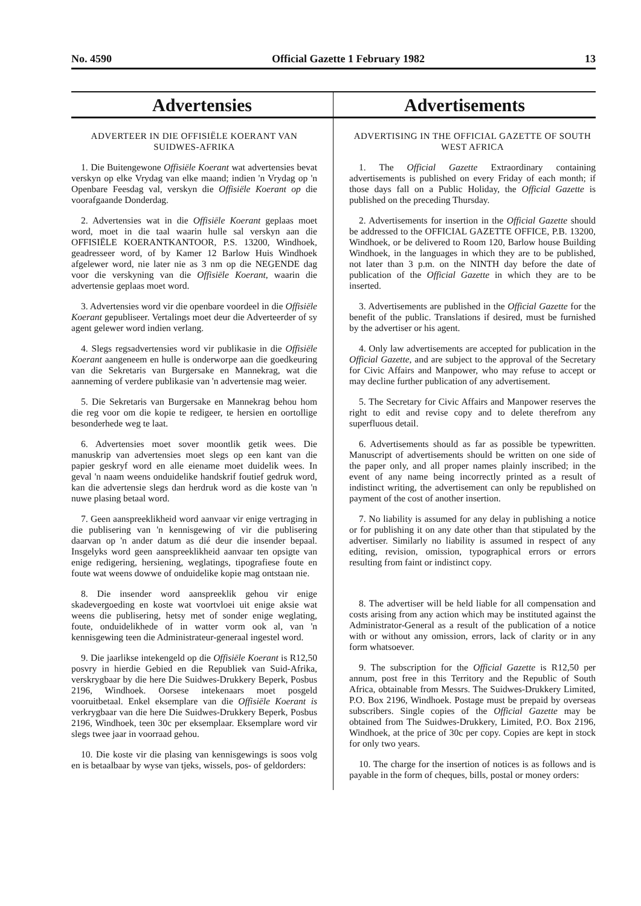No. 4590 Official Gazette 1 February 1982 13
Advertensies
ADVERTEER IN DIE OFFISIËLE KOERANT VAN SUIDWES-AFRIKA
1. Die Buitengewone Offisiële Koerant wat advertensies bevat verskyn op elke Vrydag van elke maand; indien 'n Vrydag op 'n Openbare Feesdag val, verskyn die Offisiële Koerant op die voorafgaande Donderdag.
2. Advertensies wat in die Offisiële Koerant geplaas moet word, moet in die taal waarin hulle sal verskyn aan die OFFISIËLE KOERANTKANTOOR, P.S. 13200, Windhoek, geadresseer word, of by Kamer 12 Barlow Huis Windhoek afgelewer word, nie later nie as 3 nm op die NEGENDE dag voor die verskyning van die Offisiële Koerant, waarin die advertensie geplaas moet word.
3. Advertensies word vir die openbare voordeel in die Offisiële Koerant gepubliseer. Vertalings moet deur die Adverteerder of sy agent gelewer word indien verlang.
4. Slegs regsadvertensies word vir publikasie in die Offisiële Koerant aangeneem en hulle is onderworpe aan die goedkeuring van die Sekretaris van Burgersake en Mannekrag, wat die aanneming of verdere publikasie van 'n advertensie mag weier.
5. Die Sekretaris van Burgersake en Mannekrag behou hom die reg voor om die kopie te redigeer, te hersien en oortollige besonderhede weg te laat.
6. Advertensies moet sover moontlik getik wees. Die manuskrip van advertensies moet slegs op een kant van die papier geskryf word en alle eiename moet duidelik wees. In geval 'n naam weens onduidelike handskrif foutief gedruk word, kan die advertensie slegs dan herdruk word as die koste van 'n nuwe plasing betaal word.
7. Geen aanspreeklikheid word aanvaar vir enige vertraging in die publisering van 'n kennisgewing of vir die publisering daarvan op 'n ander datum as dié deur die insender bepaal. Insgelyks word geen aanspreeklikheid aanvaar ten opsigte van enige redigering, hersiening, weglatings, tipografiese foute en foute wat weens dowwe of onduidelike kopie mag ontstaan nie.
8. Die insender word aanspreeklik gehou vir enige skadevergoeding en koste wat voortvloei uit enige aksie wat weens die publisering, hetsy met of sonder enige weglating, foute, onduidelikhede of in watter vorm ook al, van 'n kennisgewing teen die Administrateur-generaal ingestel word.
9. Die jaarlikse intekengeld op die Offisiële Koerant is R12,50 posvry in hierdie Gebied en die Republiek van Suid-Afrika, verskrygbaar by die here Die Suidwes-Drukkery Beperk, Posbus 2196, Windhoek. Oorsese intekenaars moet posgeld vooruitbetaal. Enkel eksemplare van die Offisiële Koerant is verkrygbaar van die here Die Suidwes-Drukkery Beperk, Posbus 2196, Windhoek, teen 30c per eksemplaar. Eksemplare word vir slegs twee jaar in voorraad gehou.
10. Die koste vir die plasing van kennisgewings is soos volg en is betaalbaar by wyse van tjeks, wissels, pos- of geldorders:
Advertisements
ADVERTISING IN THE OFFICIAL GAZETTE OF SOUTH WEST AFRICA
1. The Official Gazette Extraordinary containing advertisements is published on every Friday of each month; if those days fall on a Public Holiday, the Official Gazette is published on the preceding Thursday.
2. Advertisements for insertion in the Official Gazette should be addressed to the OFFICIAL GAZETTE OFFICE, P.B. 13200, Windhoek, or be delivered to Room 120, Barlow house Building Windhoek, in the languages in which they are to be published, not later than 3 p.m. on the NINTH day before the date of publication of the Official Gazette in which they are to be inserted.
3. Advertisements are published in the Official Gazette for the benefit of the public. Translations if desired, must be furnished by the advertiser or his agent.
4. Only law advertisements are accepted for publication in the Official Gazette, and are subject to the approval of the Secretary for Civic Affairs and Manpower, who may refuse to accept or may decline further publication of any advertisement.
5. The Secretary for Civic Affairs and Manpower reserves the right to edit and revise copy and to delete therefrom any superfluous detail.
6. Advertisements should as far as possible be typewritten. Manuscript of advertisements should be written on one side of the paper only, and all proper names plainly inscribed; in the event of any name being incorrectly printed as a result of indistinct writing, the advertisement can only be republished on payment of the cost of another insertion.
7. No liability is assumed for any delay in publishing a notice or for publishing it on any date other than that stipulated by the advertiser. Similarly no liability is assumed in respect of any editing, revision, omission, typographical errors or errors resulting from faint or indistinct copy.
8. The advertiser will be held liable for all compensation and costs arising from any action which may be instituted against the Administrator-General as a result of the publication of a notice with or without any omission, errors, lack of clarity or in any form whatsoever.
9. The subscription for the Official Gazette is R12,50 per annum, post free in this Territory and the Republic of South Africa, obtainable from Messrs. The Suidwes-Drukkery Limited, P.O. Box 2196, Windhoek. Postage must be prepaid by overseas subscribers. Single copies of the Official Gazette may be obtained from The Suidwes-Drukkery, Limited, P.O. Box 2196, Windhoek, at the price of 30c per copy. Copies are kept in stock for only two years.
10. The charge for the insertion of notices is as follows and is payable in the form of cheques, bills, postal or money orders: